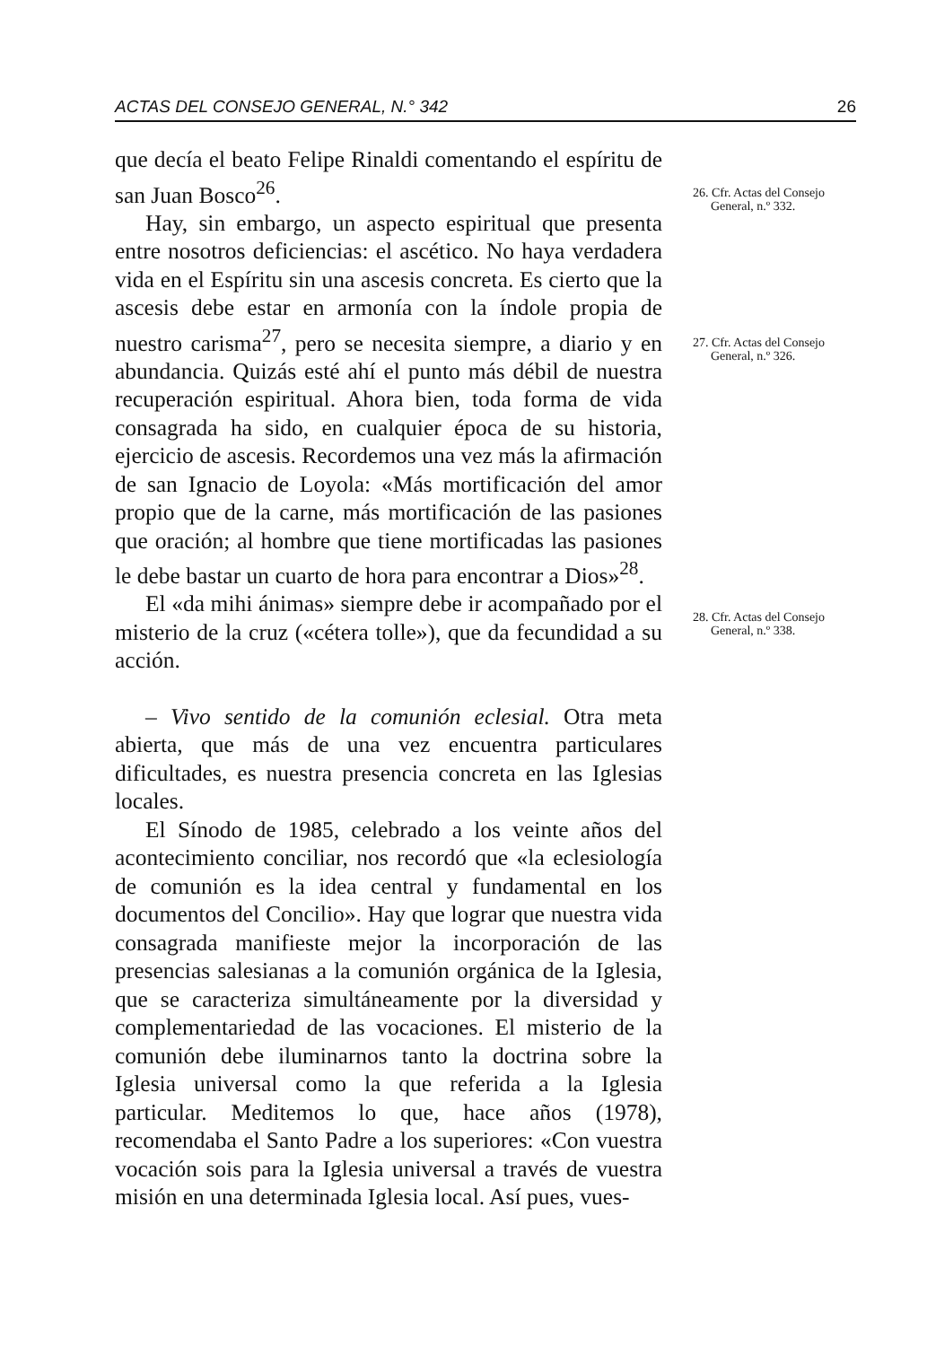ACTAS DEL CONSEJO GENERAL, N.° 342 26
que decía el beato Felipe Rinaldi comentando el espíritu de san Juan Bosco<sup>26</sup>.
Hay, sin embargo, un aspecto espiritual que presenta entre nosotros deficiencias: el ascético. No haya verdadera vida en el Espíritu sin una ascesis concreta. Es cierto que la ascesis debe estar en armonía con la índole propia de nuestro carisma<sup>27</sup>, pero se necesita siempre, a diario y en abundancia. Quizás esté ahí el punto más débil de nuestra recuperación espiritual. Ahora bien, toda forma de vida consagrada ha sido, en cualquier época de su historia, ejercicio de ascesis. Recordemos una vez más la afirmación de san Ignacio de Loyola: «Más mortificación del amor propio que de la carne, más mortificación de las pasiones que oración; al hombre que tiene mortificadas las pasiones le debe bastar un cuarto de hora para encontrar a Dios»<sup>28</sup>.
El «da mihi ánimas» siempre debe ir acompañado por el misterio de la cruz («cétera tolle»), que da fecundidad a su acción.
– Vivo sentido de la comunión eclesial. Otra meta abierta, que más de una vez encuentra particulares dificultades, es nuestra presencia concreta en las Iglesias locales.
El Sínodo de 1985, celebrado a los veinte años del acontecimiento conciliar, nos recordó que «la eclesiología de comunión es la idea central y fundamental en los documentos del Concilio». Hay que lograr que nuestra vida consagrada manifieste mejor la incorporación de las presencias salesianas a la comunión orgánica de la Iglesia, que se caracteriza simultáneamente por la diversidad y complementariedad de las vocaciones. El misterio de la comunión debe iluminarnos tanto la doctrina sobre la Iglesia universal como la que referida a la Iglesia particular. Meditemos lo que, hace años (1978), recomendaba el Santo Padre a los superiores: «Con vuestra vocación sois para la Iglesia universal a través de vuestra misión en una determinada Iglesia local. Así pues, vues-
26. Cfr. Actas del Consejo
General, n.º 332.
27. Cfr. Actas del Consejo
General, n.º 326.
28. Cfr. Actas del Consejo
General, n.º 338.